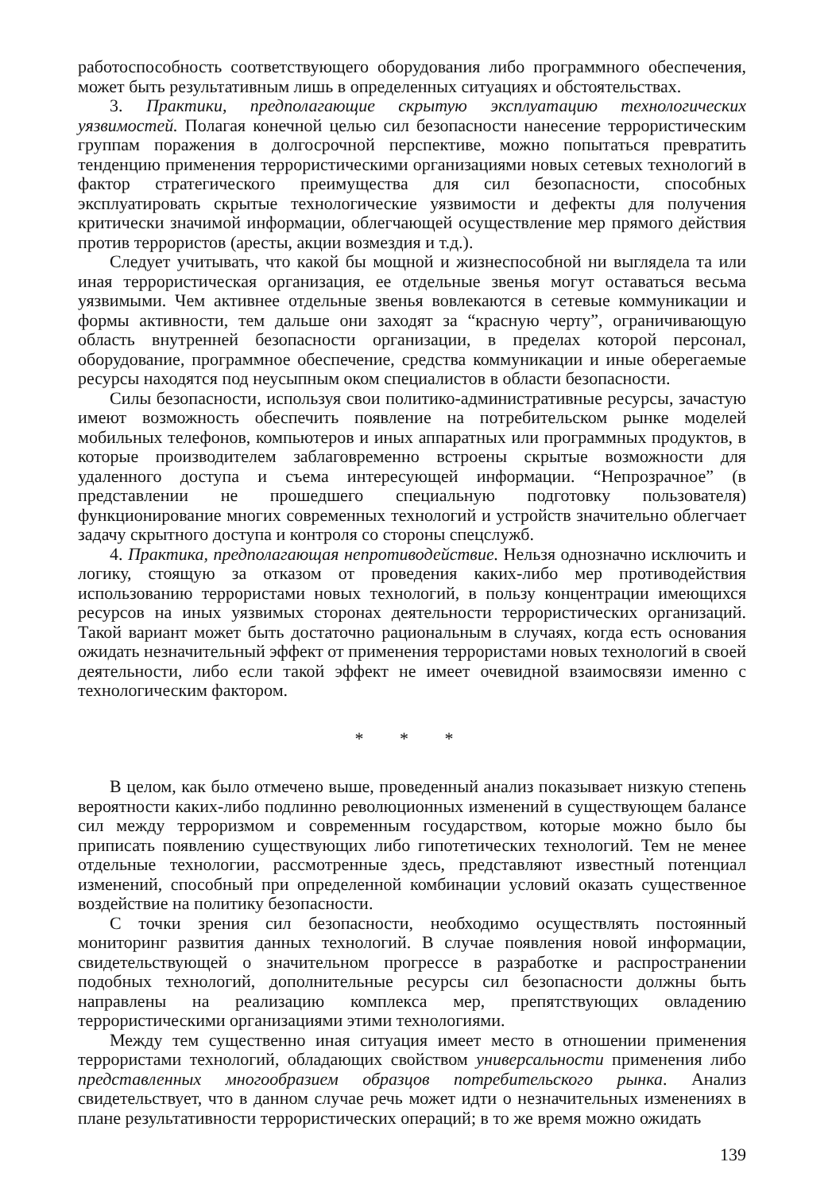работоспособность соответствующего оборудования либо программного обеспечения, может быть результативным лишь в определенных ситуациях и обстоятельствах.
3. Практики, предполагающие скрытую эксплуатацию технологических уязвимостей. Полагая конечной целью сил безопасности нанесение террористическим группам поражения в долгосрочной перспективе, можно попытаться превратить тенденцию применения террористическими организациями новых сетевых технологий в фактор стратегического преимущества для сил безопасности, способных эксплуатировать скрытые технологические уязвимости и дефекты для получения критически значимой информации, облегчающей осуществление мер прямого действия против террористов (аресты, акции возмездия и т.д.).
Следует учитывать, что какой бы мощной и жизнеспособной ни выглядела та или иная террористическая организация, ее отдельные звенья могут оставаться весьма уязвимыми. Чем активнее отдельные звенья вовлекаются в сетевые коммуникации и формы активности, тем дальше они заходят за “красную черту”, ограничивающую область внутренней безопасности организации, в пределах которой персонал, оборудование, программное обеспечение, средства коммуникации и иные оберегаемые ресурсы находятся под неусыпным оком специалистов в области безопасности.
Силы безопасности, используя свои политико-административные ресурсы, зачастую имеют возможность обеспечить появление на потребительском рынке моделей мобильных телефонов, компьютеров и иных аппаратных или программных продуктов, в которые производителем заблаговременно встроены скрытые возможности для удаленного доступа и съема интересующей информации. “Непрозрачное” (в представлении не прошедшего специальную подготовку пользователя) функционирование многих современных технологий и устройств значительно облегчает задачу скрытного доступа и контроля со стороны спецслужб.
4. Практика, предполагающая непротиводействие. Нельзя однозначно исключить и логику, стоящую за отказом от проведения каких-либо мер противодействия использованию террористами новых технологий, в пользу концентрации имеющихся ресурсов на иных уязвимых сторонах деятельности террористических организаций. Такой вариант может быть достаточно рациональным в случаях, когда есть основания ожидать незначительный эффект от применения террористами новых технологий в своей деятельности, либо если такой эффект не имеет очевидной взаимосвязи именно с технологическим фактором.
* * *
В целом, как было отмечено выше, проведенный анализ показывает низкую степень вероятности каких-либо подлинно революционных изменений в существующем балансе сил между терроризмом и современным государством, которые можно было бы приписать появлению существующих либо гипотетических технологий. Тем не менее отдельные технологии, рассмотренные здесь, представляют известный потенциал изменений, способный при определенной комбинации условий оказать существенное воздействие на политику безопасности.
С точки зрения сил безопасности, необходимо осуществлять постоянный мониторинг развития данных технологий. В случае появления новой информации, свидетельствующей о значительном прогрессе в разработке и распространении подобных технологий, дополнительные ресурсы сил безопасности должны быть направлены на реализацию комплекса мер, препятствующих овладению террористическими организациями этими технологиями.
Между тем существенно иная ситуация имеет место в отношении применения террористами технологий, обладающих свойством универсальности применения либо представленных многообразием образцов потребительского рынка. Анализ свидетельствует, что в данном случае речь может идти о незначительных изменениях в плане результативности террористических операций; в то же время можно ожидать
139